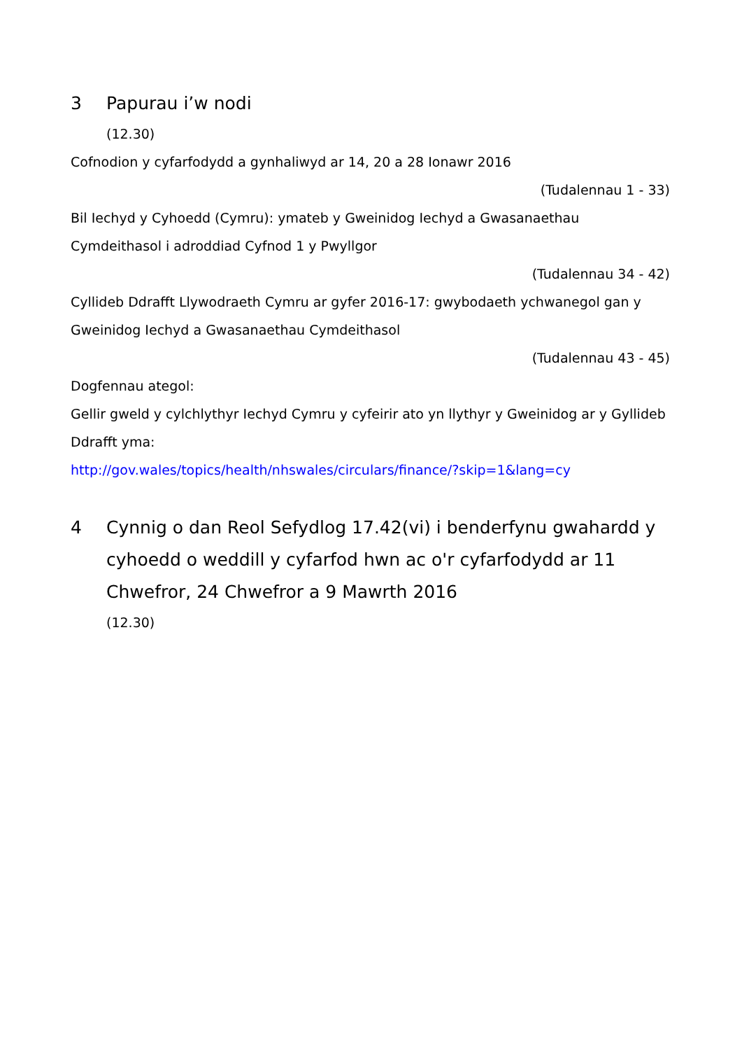3 Papurau i’w nodi
(12.30)
Cofnodion y cyfarfodydd a gynhaliwyd ar 14, 20 a 28 Ionawr 2016
(Tudalennau 1 - 33)
Bil Iechyd y Cyhoedd (Cymru): ymateb y Gweinidog Iechyd a Gwasanaethau Cymdeithasol i adroddiad Cyfnod 1 y Pwyllgor
(Tudalennau 34 - 42)
Cyllideb Ddrafft Llywodraeth Cymru ar gyfer 2016-17: gwybodaeth ychwanegol gan y Gweinidog Iechyd a Gwasanaethau Cymdeithasol
(Tudalennau 43 - 45)
Dogfennau ategol:
Gellir gweld y cylchlythyr Iechyd Cymru y cyfeirir ato yn llythyr y Gweinidog ar y Gyllideb Ddrafft yma:
http://gov.wales/topics/health/nhswales/circulars/finance/?skip=1&lang=cy
4 Cynnig o dan Reol Sefydlog 17.42(vi) i benderfynu gwahardd y cyhoedd o weddill y cyfarfod hwn ac o'r cyfarfodydd ar 11 Chwefror, 24 Chwefror a 9 Mawrth 2016
(12.30)